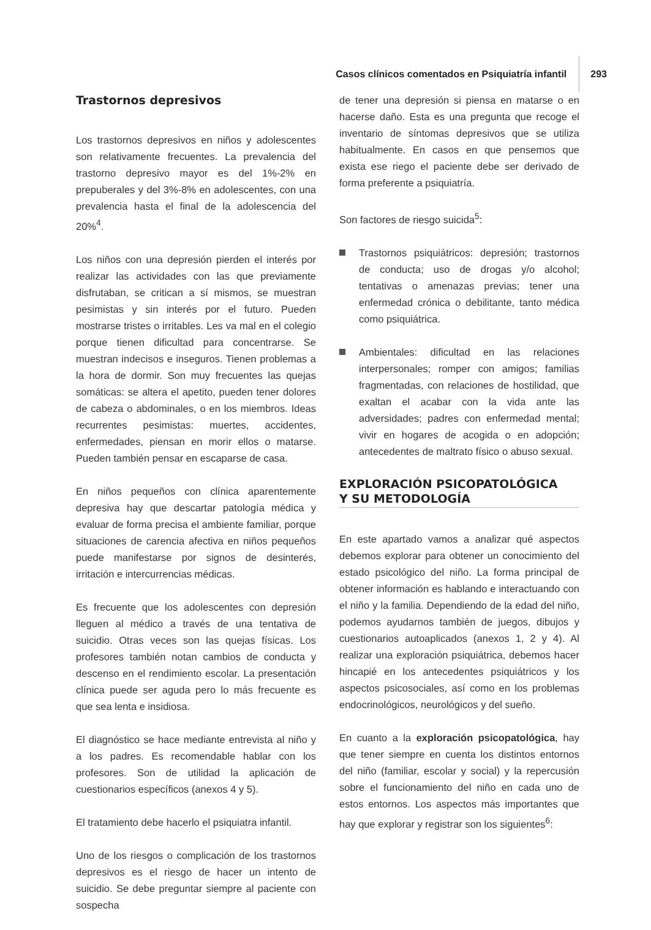Casos clínicos comentados en Psiquiatría infantil 293
Trastornos depresivos
Los trastornos depresivos en niños y adolescentes son relativamente frecuentes. La prevalencia del trastorno depresivo mayor es del 1%-2% en prepuberales y del 3%-8% en adolescentes, con una prevalencia hasta el final de la adolescencia del 20%<sup>4</sup>.
Los niños con una depresión pierden el interés por realizar las actividades con las que previamente disfrutaban, se critican a sí mismos, se muestran pesimistas y sin interés por el futuro. Pueden mostrarse tristes o irritables. Les va mal en el colegio porque tienen dificultad para concentrarse. Se muestran indecisos e inseguros. Tienen problemas a la hora de dormir. Son muy frecuentes las quejas somáticas: se altera el apetito, pueden tener dolores de cabeza o abdominales, o en los miembros. Ideas recurrentes pesimistas: muertes, accidentes, enfermedades, piensan en morir ellos o matarse. Pueden también pensar en escaparse de casa.
En niños pequeños con clínica aparentemente depresiva hay que descartar patología médica y evaluar de forma precisa el ambiente familiar, porque situaciones de carencia afectiva en niños pequeños puede manifestarse por signos de desinterés, irritación e intercurrencias médicas.
Es frecuente que los adolescentes con depresión lleguen al médico a través de una tentativa de suicidio. Otras veces son las quejas físicas. Los profesores también notan cambios de conducta y descenso en el rendimiento escolar. La presentación clínica puede ser aguda pero lo más frecuente es que sea lenta e insidiosa.
El diagnóstico se hace mediante entrevista al niño y a los padres. Es recomendable hablar con los profesores. Son de utilidad la aplicación de cuestionarios específicos (anexos 4 y 5).
El tratamiento debe hacerlo el psiquiatra infantil.
Uno de los riesgos o complicación de los trastornos depresivos es el riesgo de hacer un intento de suicidio. Se debe preguntar siempre al paciente con sospecha
de tener una depresión si piensa en matarse o en hacerse daño. Esta es una pregunta que recoge el inventario de síntomas depresivos que se utiliza habitualmente. En casos en que pensemos que exista ese riego el paciente debe ser derivado de forma preferente a psiquiatría.
Son factores de riesgo suicida<sup>5</sup>:
Trastornos psiquiátricos: depresión; trastornos de conducta; uso de drogas y/o alcohol; tentativas o amenazas previas; tener una enfermedad crónica o debilitante, tanto médica como psiquiátrica.
Ambientales: dificultad en las relaciones interpersonales; romper con amigos; familias fragmentadas, con relaciones de hostilidad, que exaltan el acabar con la vida ante las adversidades; padres con enfermedad mental; vivir en hogares de acogida o en adopción; antecedentes de maltrato físico o abuso sexual.
EXPLORACIÓN PSICOPATOLÓGICA
Y SU METODOLOGÍA
En este apartado vamos a analizar qué aspectos debemos explorar para obtener un conocimiento del estado psicológico del niño. La forma principal de obtener información es hablando e interactuando con el niño y la familia. Dependiendo de la edad del niño, podemos ayudarnos también de juegos, dibujos y cuestionarios autoaplicados (anexos 1, 2 y 4). Al realizar una exploración psiquiátrica, debemos hacer hincapié en los antecedentes psiquiátricos y los aspectos psicosociales, así como en los problemas endocrinológicos, neurológicos y del sueño.
En cuanto a la exploración psicopatológica, hay que tener siempre en cuenta los distintos entornos del niño (familiar, escolar y social) y la repercusión sobre el funcionamiento del niño en cada uno de estos entornos. Los aspectos más importantes que hay que explorar y registrar son los siguientes<sup>6</sup>: